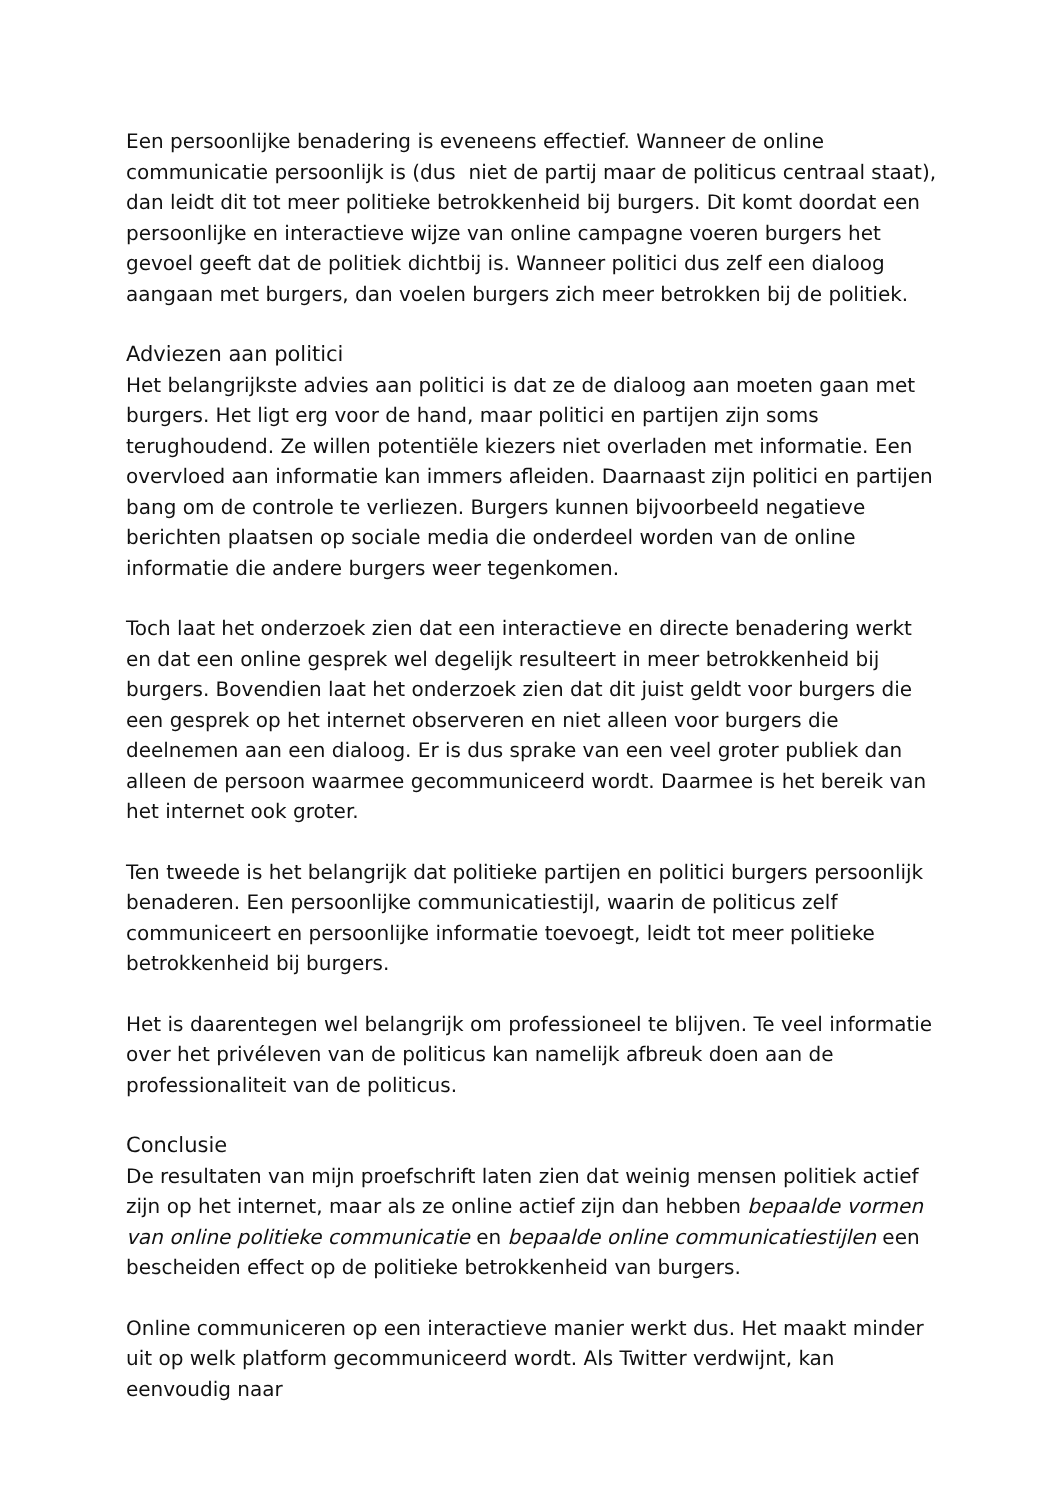Een persoonlijke benadering is eveneens effectief. Wanneer de online communicatie persoonlijk is (dus niet de partij maar de politicus centraal staat), dan leidt dit tot meer politieke betrokkenheid bij burgers. Dit komt doordat een persoonlijke en interactieve wijze van online campagne voeren burgers het gevoel geeft dat de politiek dichtbij is. Wanneer politici dus zelf een dialoog aangaan met burgers, dan voelen burgers zich meer betrokken bij de politiek.
Adviezen aan politici
Het belangrijkste advies aan politici is dat ze de dialoog aan moeten gaan met burgers. Het ligt erg voor de hand, maar politici en partijen zijn soms terughoudend. Ze willen potentiële kiezers niet overladen met informatie. Een overvloed aan informatie kan immers afleiden. Daarnaast zijn politici en partijen bang om de controle te verliezen. Burgers kunnen bijvoorbeeld negatieve berichten plaatsen op sociale media die onderdeel worden van de online informatie die andere burgers weer tegenkomen.
Toch laat het onderzoek zien dat een interactieve en directe benadering werkt en dat een online gesprek wel degelijk resulteert in meer betrokkenheid bij burgers. Bovendien laat het onderzoek zien dat dit juist geldt voor burgers die een gesprek op het internet observeren en niet alleen voor burgers die deelnemen aan een dialoog. Er is dus sprake van een veel groter publiek dan alleen de persoon waarmee gecommuniceerd wordt. Daarmee is het bereik van het internet ook groter.
Ten tweede is het belangrijk dat politieke partijen en politici burgers persoonlijk benaderen. Een persoonlijke communicatiestijl, waarin de politicus zelf communiceert en persoonlijke informatie toevoegt, leidt tot meer politieke betrokkenheid bij burgers.
Het is daarentegen wel belangrijk om professioneel te blijven. Te veel informatie over het privéleven van de politicus kan namelijk afbreuk doen aan de professionaliteit van de politicus.
Conclusie
De resultaten van mijn proefschrift laten zien dat weinig mensen politiek actief zijn op het internet, maar als ze online actief zijn dan hebben bepaalde vormen van online politieke communicatie en bepaalde online communicatiestijlen een bescheiden effect op de politieke betrokkenheid van burgers.
Online communiceren op een interactieve manier werkt dus. Het maakt minder uit op welk platform gecommuniceerd wordt. Als Twitter verdwijnt, kan eenvoudig naar